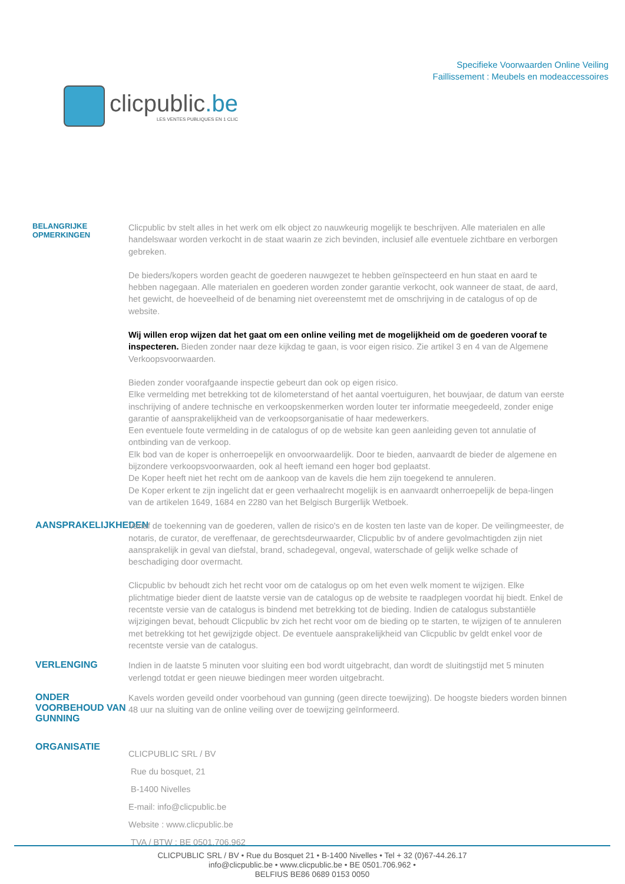clicpublic.be
LES VENTES PUBLIQUES EN 1 CLIC
Specifieke Voorwaarden Online Veiling
Faillissement : Meubels en modeaccessoires
BELANGRIJKE OPMERKINGEN
Clicpublic bv stelt alles in het werk om elk object zo nauwkeurig mogelijk te beschrijven. Alle materialen en alle handelswaar worden verkocht in de staat waarin ze zich bevinden, inclusief alle eventuele zichtbare en verborgen gebreken.
De bieders/kopers worden geacht de goederen nauwgezet te hebben geïnspecteerd en hun staat en aard te hebben nagegaan. Alle materialen en goederen worden zonder garantie verkocht, ook wanneer de staat, de aard, het gewicht, de hoeveelheid of de benaming niet overeenstemt met de omschrijving in de catalogus of op de website.
Wij willen erop wijzen dat het gaat om een online veiling met de mogelijkheid om de goederen vooraf te inspecteren. Bieden zonder naar deze kijkdag te gaan, is voor eigen risico. Zie artikel 3 en 4 van de Algemene Verkoopsvoorwaarden.
Bieden zonder voorafgaande inspectie gebeurt dan ook op eigen risico.
Elke vermelding met betrekking tot de kilometerstand of het aantal voertuiguren, het bouwjaar, de datum van eerste inschrijving of andere technische en verkoopskenmerken worden louter ter informatie meegedeeld, zonder enige garantie of aansprakelijkheid van de verkoopsorganisatie of haar medewerkers.
Een eventuele foute vermelding in de catalogus of op de website kan geen aanleiding geven tot annulatie of ontbinding van de verkoop.
Elk bod van de koper is onherroepelijk en onvoorwaardelijk. Door te bieden, aanvaardt de bieder de algemene en bijzondere verkoopsvoorwaarden, ook al heeft iemand een hoger bod geplaatst.
De Koper heeft niet het recht om de aankoop van de kavels die hem zijn toegekend te annuleren.
De Koper erkent te zijn ingelicht dat er geen verhaalrecht mogelijk is en aanvaardt onherroepelijk de bepa-lingen van de artikelen 1649, 1684 en 2280 van het Belgisch Burgerlijk Wetboek.
AANSPRAKELIJKHEDEN
Vanaf de toekenning van de goederen, vallen de risico's en de kosten ten laste van de koper. De veilingmeester, de notaris, de curator, de vereffenaar, de gerechtsdeurwaarder, Clicpublic bv of andere gevolmachtigden zijn niet aansprakelijk in geval van diefstal, brand, schadegeval, ongeval, waterschade of gelijk welke schade of beschadiging door overmacht.
Clicpublic bv behoudt zich het recht voor om de catalogus op om het even welk moment te wijzigen. Elke plichtmatige bieder dient de laatste versie van de catalogus op de website te raadplegen voordat hij biedt. Enkel de recentste versie van de catalogus is bindend met betrekking tot de bieding. Indien de catalogus substantiële wijzigingen bevat, behoudt Clicpublic bv zich het recht voor om de bieding op te starten, te wijzigen of te annuleren met betrekking tot het gewijzigde object. De eventuele aansprakelijkheid van Clicpublic bv geldt enkel voor de recentste versie van de catalogus.
VERLENGING
Indien in de laatste 5 minuten voor sluiting een bod wordt uitgebracht, dan wordt de sluitingstijd met 5 minuten verlengd totdat er geen nieuwe biedingen meer worden uitgebracht.
ONDER VOORBEHOUD VAN GUNNING
Kavels worden geveild onder voorbehoud van gunning (geen directe toewijzing). De hoogste bieders worden binnen 48 uur na sluiting van de online veiling over de toewijzing geïnformeerd.
ORGANISATIE
CLICPUBLIC SRL / BV
Rue du bosquet, 21
B-1400 Nivelles
E-mail: info@clicpublic.be
Website : www.clicpublic.be
TVA / BTW : BE 0501.706.962
CLICPUBLIC SRL / BV • Rue du Bosquet 21 • B-1400 Nivelles • Tel + 32 (0)67-44.26.17
info@clicpublic.be • www.clicpublic.be • BE 0501.706.962 •
BELFIUS BE86 0689 0153 0050